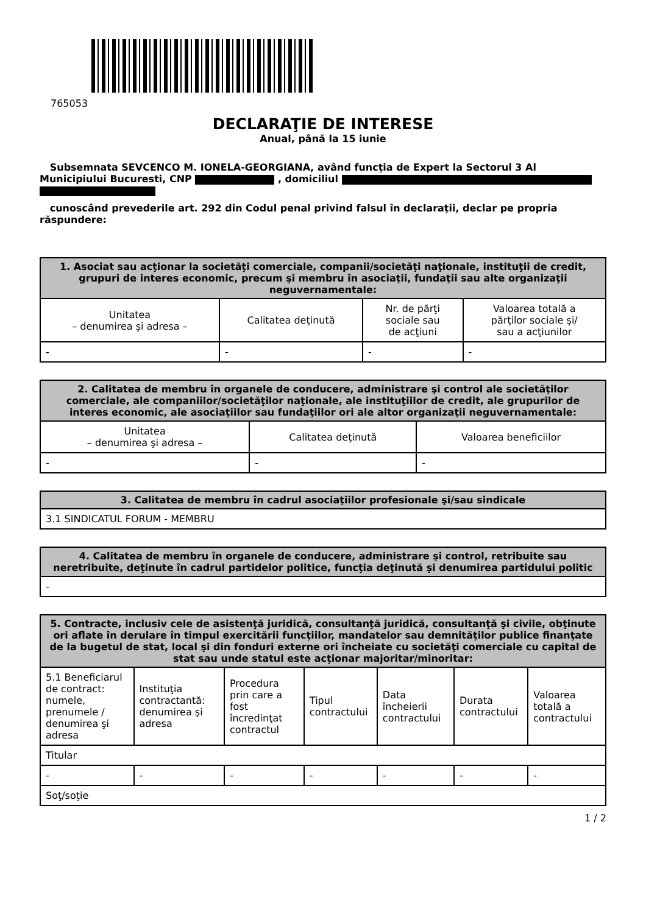765053
DECLARAŢIE DE INTERESE
Anual, până la 15 iunie
Subsemnata SEVCENCO M. IONELA-GEORGIANA, având funcţia de Expert la Sectorul 3 Al Municipiului Bucuresti, CNP , domiciliul
cunoscând prevederile art. 292 din Codul penal privind falsul în declaraţii, declar pe propria răspundere:
| 1. Asociat sau acţionar la societăţi comerciale, companii/societăţi naţionale, instituţii de credit, grupuri de interes economic, precum şi membru în asociaţii, fundaţii sau alte organizaţii neguvernamentale: | | | |
| --- | --- | --- | --- |
| Unitatea – denumirea şi adresa – | Calitatea deţinută | Nr. de părţi sociale sau de acţiuni | Valoarea totală a părţilor sociale şi/ sau a acţiunilor |
| - | - | - | - |
| 2. Calitatea de membru în organele de conducere, administrare şi control ale societăţilor comerciale, ale companiilor/societăţilor naţionale, ale instituţiilor de credit, ale grupurilor de interes economic, ale asociaţiilor sau fundaţiilor ori ale altor organizaţii neguvernamentale: | | |
| --- | --- | --- |
| Unitatea – denumirea şi adresa – | Calitatea deţinută | Valoarea beneficiilor |
| - | - | - |
| 3. Calitatea de membru în cadrul asociaţiilor profesionale şi/sau sindicale |
| --- |
| 3.1 SINDICATUL FORUM - MEMBRU |
| 4. Calitatea de membru în organele de conducere, administrare şi control, retribuite sau neretribuite, deţinute în cadrul partidelor politice, funcţia deţinută şi denumirea partidului politic |
| --- |
| - |
| 5. Contracte, inclusiv cele de asistenţă juridică, consultanţă juridică, consultanţă şi civile, obţinute ori aflate în derulare în timpul exercitării funcţiilor, mandatelor sau demnităţilor publice finanţate de la bugetul de stat, local şi din fonduri externe ori încheiate cu societăţi comerciale cu capital de stat sau unde statul este acţionar majoritar/minoritar: | | | | | | |
| --- | --- | --- | --- | --- | --- | --- |
| 5.1 Beneficiarul de contract: numele, prenumele / denumirea şi adresa | Instituţia contractantă: denumirea şi adresa | Procedura prin care a fost încredinţat contractul | Tipul contractului | Data încheierii contractului | Durata contractului | Valoarea totală a contractului |
| Titular | | | | | | |
| - | - | - | - | - | - | - |
| Soţ/soţie | | | | | | |
1 / 2